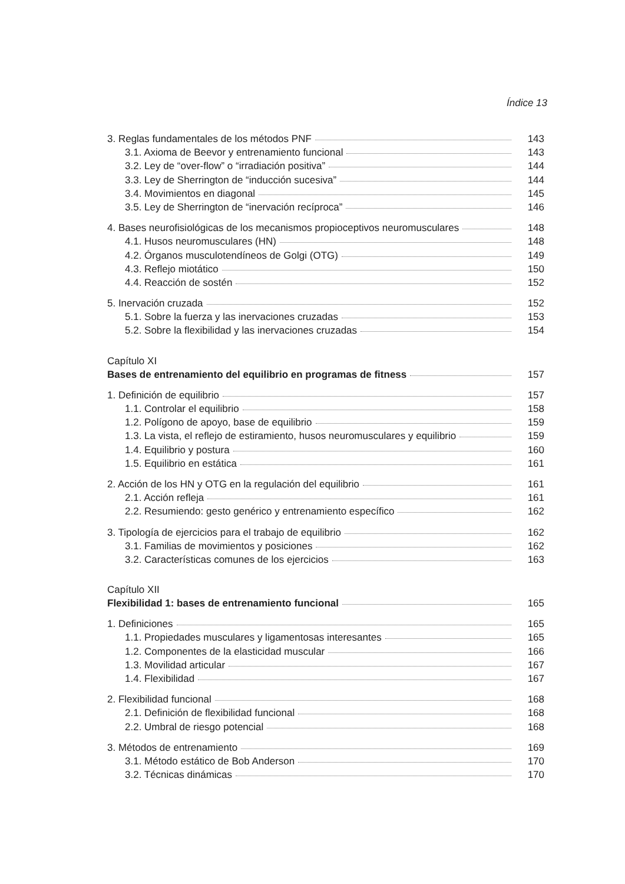Índice 13
3. Reglas fundamentales de los métodos PNF 143
3.1. Axioma de Beevor y entrenamiento funcional 143
3.2. Ley de “over-flow” o “irradiación positiva” 144
3.3. Ley de Sherrington de “inducción sucesiva” 144
3.4. Movimientos en diagonal 145
3.5. Ley de Sherrington de “inervación recíproca” 146
4. Bases neurofisiológicas de los mecanismos propioceptivos neuromusculares 148
4.1. Husos neuromusculares (HN) 148
4.2. Órganos musculotendíneos de Golgi (OTG) 149
4.3. Reflejo miotático 150
4.4. Reacción de sostén 152
5. Inervación cruzada 152
5.1. Sobre la fuerza y las inervaciones cruzadas 153
5.2. Sobre la flexibilidad y las inervaciones cruzadas 154
Capítulo XI
Bases de entrenamiento del equilibrio en programas de fitness 157
1. Definición de equilibrio 157
1.1. Controlar el equilibrio 158
1.2. Polígono de apoyo, base de equilibrio 159
1.3. La vista, el reflejo de estiramiento, husos neuromusculares y equilibrio 159
1.4. Equilibrio y postura 160
1.5. Equilibrio en estática 161
2. Acción de los HN y OTG en la regulación del equilibrio 161
2.1. Acción refleja 161
2.2. Resumiendo: gesto genérico y entrenamiento específico 162
3. Tipología de ejercicios para el trabajo de equilibrio 162
3.1. Familias de movimientos y posiciones 162
3.2. Características comunes de los ejercicios 163
Capítulo XII
Flexibilidad 1: bases de entrenamiento funcional 165
1. Definiciones 165
1.1. Propiedades musculares y ligamentosas interesantes 165
1.2. Componentes de la elasticidad muscular 166
1.3. Movilidad articular 167
1.4. Flexibilidad 167
2. Flexibilidad funcional 168
2.1. Definición de flexibilidad funcional 168
2.2. Umbral de riesgo potencial 168
3. Métodos de entrenamiento 169
3.1. Método estático de Bob Anderson 170
3.2. Técnicas dinámicas 170